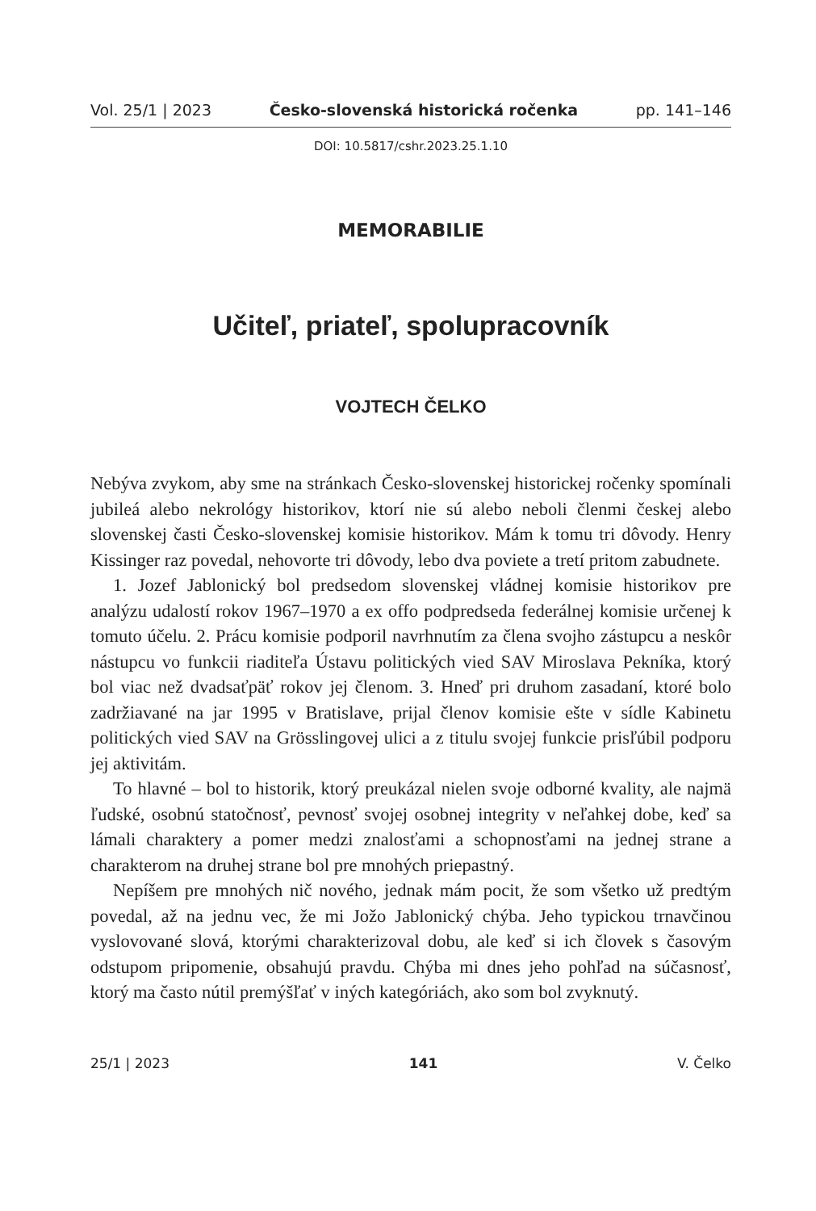Vol. 25/1 | 2023 Česko-slovenská historická ročenka pp. 141–146
DOI: 10.5817/cshr.2023.25.1.10
MEMORABILIE
Učiteľ, priateľ, spolupracovník
VOJTECH ČELKO
Nebýva zvykom, aby sme na stránkach Česko-slovenskej historickej ročenky spomínali jubileá alebo nekrológy historikov, ktorí nie sú alebo neboli členmi českej alebo slovenskej časti Česko-slovenskej komisie historikov. Mám k tomu tri dôvody. Henry Kissinger raz povedal, nehovorte tri dôvody, lebo dva poviete a tretí pritom zabudnete.
1. Jozef Jablonický bol predsedom slovenskej vládnej komisie historikov pre analýzu udalostí rokov 1967–1970 a ex offo podpredseda federálnej komisie určenej k tomuto účelu. 2. Prácu komisie podporil navrhnutím za člena svojho zástupcu a neskôr nástupcu vo funkcii riaditeľa Ústavu politických vied SAV Miroslava Pekníka, ktorý bol viac než dvadsaťpäť rokov jej členom. 3. Hneď pri druhom zasadaní, ktoré bolo zadržiavané na jar 1995 v Bratislave, prijal členov komisie ešte v sídle Kabinetu politických vied SAV na Grösslingovej ulici a z titulu svojej funkcie prisľúbil podporu jej aktivitám.
To hlavné – bol to historik, ktorý preukázal nielen svoje odborné kvality, ale najmä ľudské, osobnú statočnosť, pevnosť svojej osobnej integrity v neľahkej dobe, keď sa lámali charaktery a pomer medzi znalosťami a schopnosťami na jednej strane a charakterom na druhej strane bol pre mnohých priepastný.
Nepíšem pre mnohých nič nového, jednak mám pocit, že som všetko už predtým povedal, až na jednu vec, že mi Jožo Jablonický chýba. Jeho typickou trnavčinou vyslovované slová, ktorými charakterizoval dobu, ale keď si ich človek s časovým odstupom pripomenie, obsahujú pravdu. Chýba mi dnes jeho pohľad na súčasnosť, ktorý ma často nútil premýšľať v iných kategóriách, ako som bol zvyknutý.
25/1 | 2023 141 V. Čelko